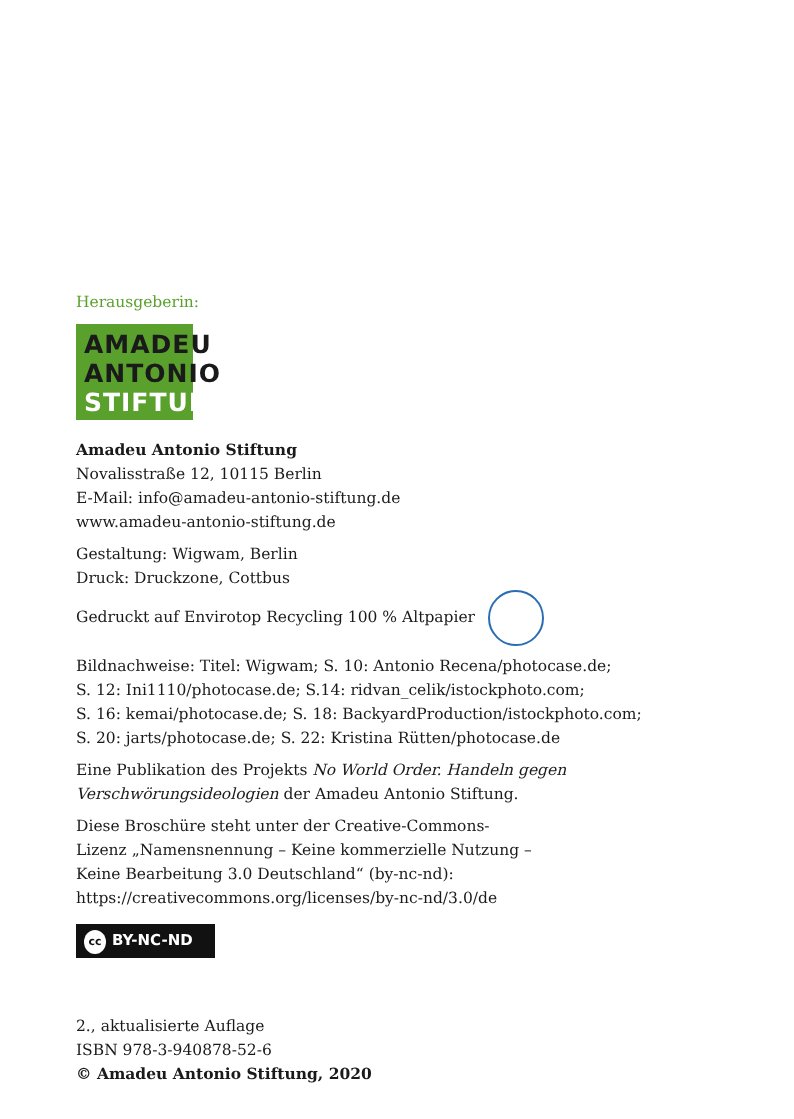Herausgeberin:
AMADEU
ANTONIO
STIFTUNG
Amadeu Antonio Stiftung
Novalisstraße 12, 10115 Berlin
E-Mail: info@amadeu-antonio-stiftung.de
www.amadeu-antonio-stiftung.de
Gestaltung: Wigwam, Berlin
Druck: Druckzone, Cottbus
Gedruckt auf Envirotop Recycling 100 % Altpapier
Bildnachweise: Titel: Wigwam; S. 10: Antonio Recena/photocase.de;
S. 12: Ini1110/photocase.de; S.14: ridvan_celik/istockphoto.com;
S. 16: kemai/photocase.de; S. 18: BackyardProduction/istockphoto.com;
S. 20: jarts/photocase.de; S. 22: Kristina Rütten/photocase.de
Eine Publikation des Projekts No World Order. Handeln gegen
Verschwörungsideologien der Amadeu Antonio Stiftung.
Diese Broschüre steht unter der Creative-Commons-
Lizenz „Namensnennung – Keine kommerzielle Nutzung –
Keine Bearbeitung 3.0 Deutschland“ (by-nc-nd):
https://creativecommons.org/licenses/by-nc-nd/3.0/de
cc BY-NC-ND
2., aktualisierte Auflage
ISBN 978-3-940878-52-6
© Amadeu Antonio Stiftung, 2020